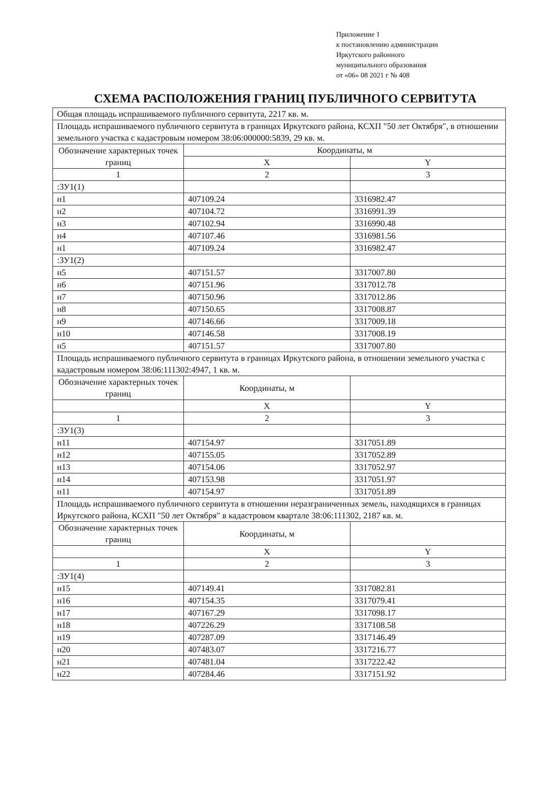Приложение 1
к постановлению администрации
Иркутского районного
муниципального образования
от «06» 08 2021 г № 408
СХЕМА РАСПОЛОЖЕНИЯ ГРАНИЦ ПУБЛИЧНОГО СЕРВИТУТА
| Общая площадь испрашиваемого публичного сервитута, 2217 кв. м. | | |
| Площадь испрашиваемого публичного сервитута в границах Иркутского района, КСХП "50 лет Октября", в отношении земельного участка с кадастровым номером 38:06:000000:5839, 29 кв. м. | | |
| Обозначение характерных точек границ | Координаты, м | |
| | X | Y |
| 1 | 2 | 3 |
| :ЗУ1(1) | | |
| н1 | 407109.24 | 3316982.47 |
| н2 | 407104.72 | 3316991.39 |
| н3 | 407102.94 | 3316990.48 |
| н4 | 407107.46 | 3316981.56 |
| н1 | 407109.24 | 3316982.47 |
| :ЗУ1(2) | | |
| н5 | 407151.57 | 3317007.80 |
| н6 | 407151.96 | 3317012.78 |
| н7 | 407150.96 | 3317012.86 |
| н8 | 407150.65 | 3317008.87 |
| н9 | 407146.66 | 3317009.18 |
| н10 | 407146.58 | 3317008.19 |
| н5 | 407151.57 | 3317007.80 |
| Площадь испрашиваемого публичного сервитута в границах Иркутского района, в отношении земельного участка с кадастровым номером 38:06:111302:4947, 1 кв. м. | | |
| Обозначение характерных точек границ | Координаты, м | |
| | X | Y |
| 1 | 2 | 3 |
| :ЗУ1(3) | | |
| н11 | 407154.97 | 3317051.89 |
| н12 | 407155.05 | 3317052.89 |
| н13 | 407154.06 | 3317052.97 |
| н14 | 407153.98 | 3317051.97 |
| н11 | 407154.97 | 3317051.89 |
| Площадь испрашиваемого публичного сервитута в отношении неразграниченных земель, находящихся в границах Иркутского района, КСХП "50 лет Октября" в кадастровом квартале 38:06:111302, 2187 кв. м. | | |
| Обозначение характерных точек границ | Координаты, м | |
| | X | Y |
| 1 | 2 | 3 |
| :ЗУ1(4) | | |
| н15 | 407149.41 | 3317082.81 |
| н16 | 407154.35 | 3317079.41 |
| н17 | 407167.29 | 3317098.17 |
| н18 | 407226.29 | 3317108.58 |
| н19 | 407287.09 | 3317146.49 |
| н20 | 407483.07 | 3317216.77 |
| н21 | 407481.04 | 3317222.42 |
| н22 | 407284.46 | 3317151.92 |